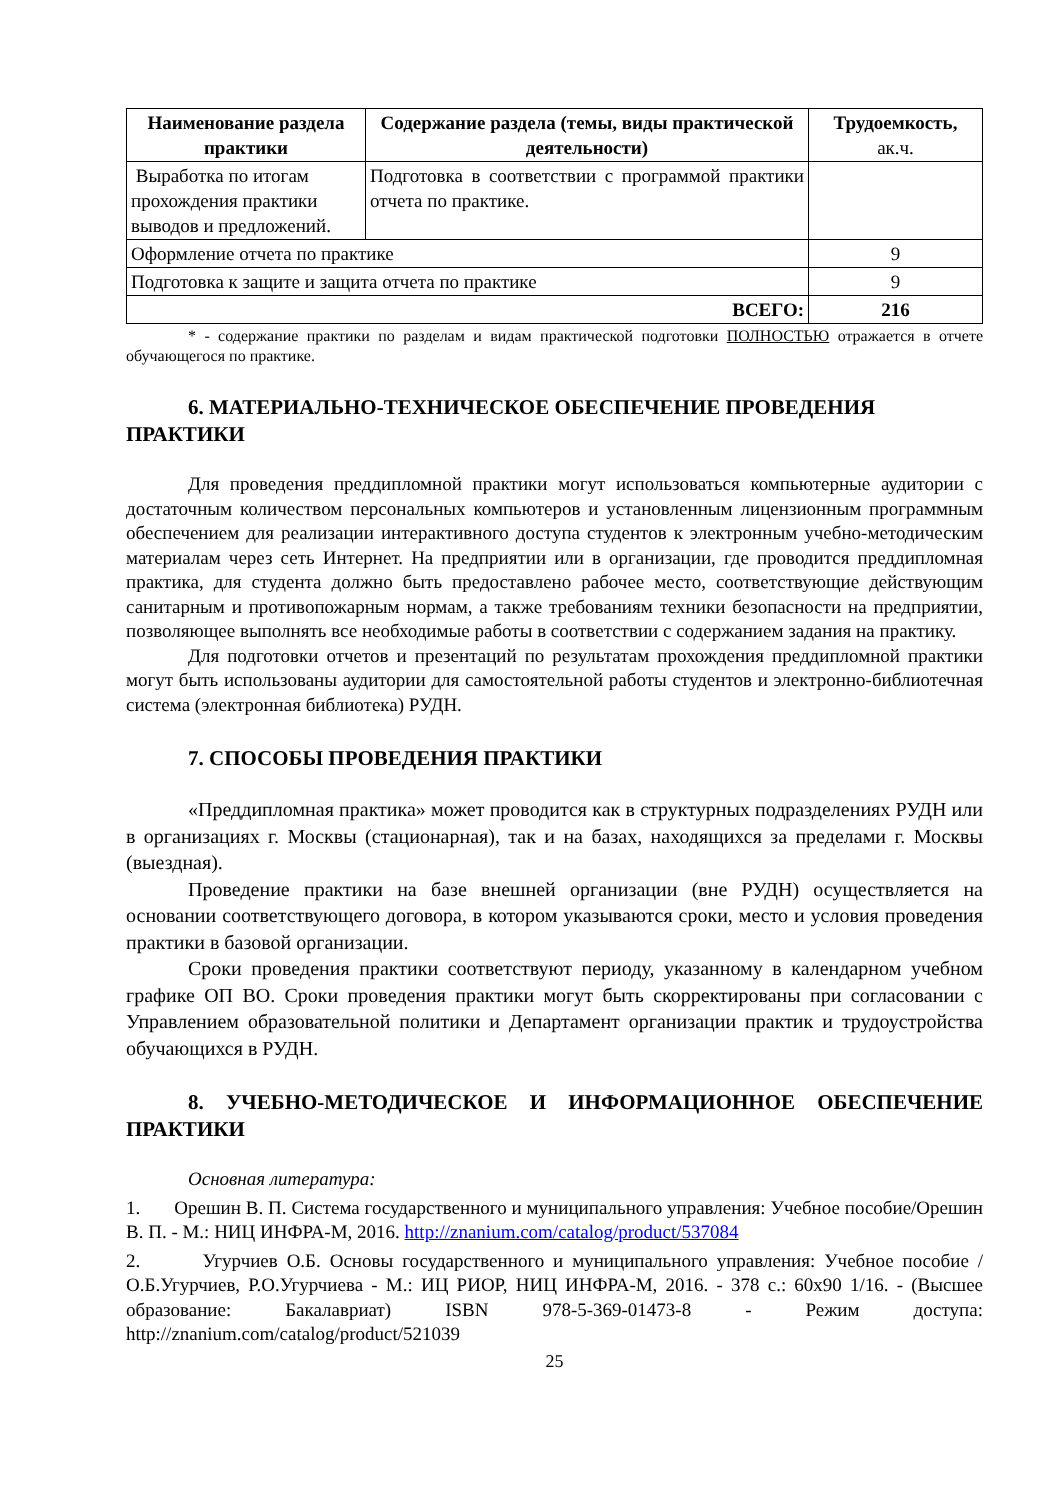| Наименование раздела практики | Содержание раздела (темы, виды практической деятельности) | Трудоемкость, ак.ч. |
| --- | --- | --- |
| Выработка по итогам прохождения практики выводов и предложений. | Подготовка в соответствии с программой практики отчета по практике. | |
| Оформление отчета по практике | | 9 |
| Подготовка к защите и защита отчета по практике | | 9 |
| ВСЕГО: | | 216 |
* - содержание практики по разделам и видам практической подготовки ПОЛНОСТЬЮ отражается в отчете обучающегося по практике.
6. МАТЕРИАЛЬНО-ТЕХНИЧЕСКОЕ ОБЕСПЕЧЕНИЕ ПРОВЕДЕНИЯ ПРАКТИКИ
Для проведения преддипломной практики могут использоваться компьютерные аудитории с достаточным количеством персональных компьютеров и установленным лицензионным программным обеспечением для реализации интерактивного доступа студентов к электронным учебно-методическим материалам через сеть Интернет. На предприятии или в организации, где проводится преддипломная практика, для студента должно быть предоставлено рабочее место, соответствующие действующим санитарным и противопожарным нормам, а также требованиям техники безопасности на предприятии, позволяющее выполнять все необходимые работы в соответствии с содержанием задания на практику.
Для подготовки отчетов и презентаций по результатам прохождения преддипломной практики могут быть использованы аудитории для самостоятельной работы студентов и электронно-библиотечная система (электронная библиотека) РУДН.
7. СПОСОБЫ ПРОВЕДЕНИЯ ПРАКТИКИ
«Преддипломная практика» может проводится как в структурных подразделениях РУДН или в организациях г. Москвы (стационарная), так и на базах, находящихся за пределами г. Москвы (выездная).
Проведение практики на базе внешней организации (вне РУДН) осуществляется на основании соответствующего договора, в котором указываются сроки, место и условия проведения практики в базовой организации.
Сроки проведения практики соответствуют периоду, указанному в календарном учебном графике ОП ВО. Сроки проведения практики могут быть скорректированы при согласовании с Управлением образовательной политики и Департамент организации практик и трудоустройства обучающихся в РУДН.
8. УЧЕБНО-МЕТОДИЧЕСКОЕ И ИНФОРМАЦИОННОЕ ОБЕСПЕЧЕНИЕ ПРАКТИКИ
Основная литература:
1. Орешин В. П. Система государственного и муниципального управления: Учебное пособие/Орешин В. П. - М.: НИЦ ИНФРА-М, 2016. http://znanium.com/catalog/product/537084
2. Угурчиев О.Б. Основы государственного и муниципального управления: Учебное пособие / О.Б.Угурчиев, Р.О.Угурчиева - М.: ИЦ РИОР, НИЦ ИНФРА-М, 2016. - 378 с.: 60x90 1/16. - (Высшее образование: Бакалавриат) ISBN 978-5-369-01473-8 - Режим доступа: http://znanium.com/catalog/product/521039
25